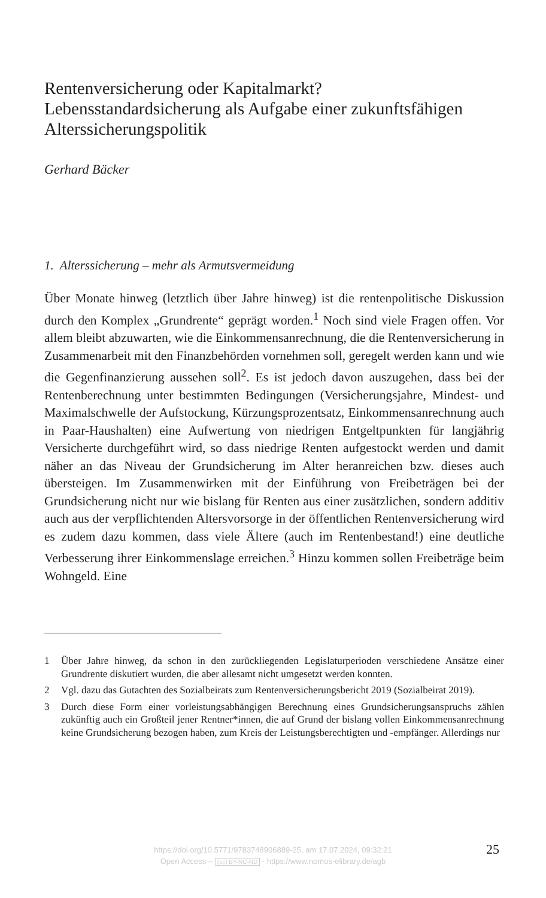Rentenversicherung oder Kapitalmarkt?
Lebensstandardsicherung als Aufgabe einer zukunftsfähigen Alterssicherungspolitik
Gerhard Bäcker
1. Alterssicherung – mehr als Armutsvermeidung
Über Monate hinweg (letztlich über Jahre hinweg) ist die rentenpolitische Diskussion durch den Komplex „Grundrente“ geprägt worden.<sup>1</sup> Noch sind viele Fragen offen. Vor allem bleibt abzuwarten, wie die Einkommensanrechnung, die die Rentenversicherung in Zusammenarbeit mit den Finanzbehörden vornehmen soll, geregelt werden kann und wie die Gegenfinanzierung aussehen soll<sup>2</sup>. Es ist jedoch davon auszugehen, dass bei der Rentenberechnung unter bestimmten Bedingungen (Versicherungsjahre, Mindest- und Maximalschwelle der Aufstockung, Kürzungsprozentsatz, Einkommensanrechnung auch in Paar-Haushalten) eine Aufwertung von niedrigen Entgeltpunkten für langjährig Versicherte durchgeführt wird, so dass niedrige Renten aufgestockt werden und damit näher an das Niveau der Grundsicherung im Alter heranreichen bzw. dieses auch übersteigen. Im Zusammenwirken mit der Einführung von Freibeträgen bei der Grundsicherung nicht nur wie bislang für Renten aus einer zusätzlichen, sondern additiv auch aus der verpflichtenden Altersvorsorge in der öffentlichen Rentenversicherung wird es zudem dazu kommen, dass viele Ältere (auch im Rentenbestand!) eine deutliche Verbesserung ihrer Einkommenslage erreichen.<sup>3</sup> Hinzu kommen sollen Freibeträge beim Wohngeld. Eine
1 Über Jahre hinweg, da schon in den zurückliegenden Legislaturperioden verschiedene Ansätze einer Grundrente diskutiert wurden, die aber allesamt nicht umgesetzt werden konnten.
2 Vgl. dazu das Gutachten des Sozialbeirats zum Rentenversicherungsbericht 2019 (Sozialbeirat 2019).
3 Durch diese Form einer vorleistungsabhängigen Berechnung eines Grundsicherungsanspruchs zählen zukünftig auch ein Großteil jener Rentner*innen, die auf Grund der bislang vollen Einkommensanrechnung keine Grundsicherung bezogen haben, zum Kreis der Leistungsberechtigten und -empfänger. Allerdings nur
https://doi.org/10.5771/9783748906889-25, am 17.07.2024, 09:32:21
Open Access – (cc) BY-NC-ND - https://www.nomos-elibrary.de/agb
25